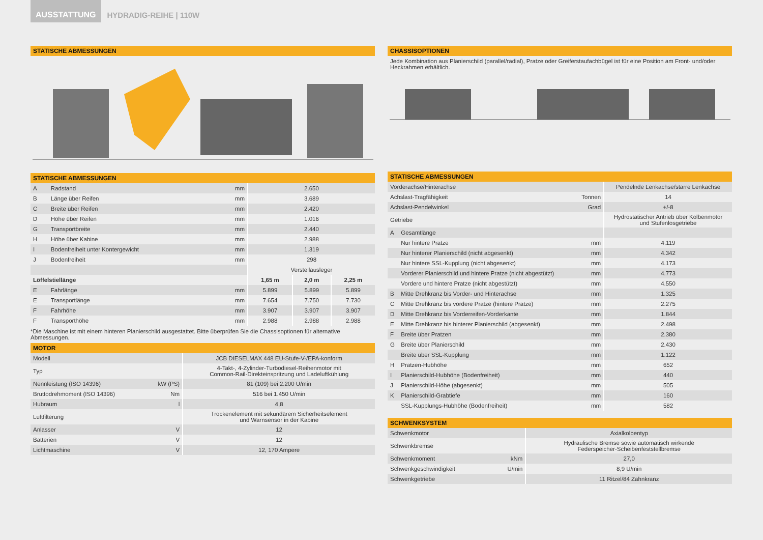AUSSTATTUNG
HYDRADIG-REIHE | 110W
STATISCHE ABMESSUNGEN
STATISCHE ABMESSUNGEN
| A | Radstand | mm | 2.650 | | |
| B | Länge über Reifen | mm | 3.689 | | |
| C | Breite über Reifen | mm | 2.420 | | |
| D | Höhe über Reifen | mm | 1.016 | | |
| G | Transportbreite | mm | 2.440 | | |
| H | Höhe über Kabine | mm | 2.988 | | |
| I | Bodenfreiheit unter Kontergewicht | mm | 1.319 | | |
| J | Bodenfreiheit | mm | 298 | | |
| | | | Verstellausleger | | |
| Löffelstiellänge | | | 1,65 m | 2,0 m | 2,25 m |
| E | Fahrlänge | mm | 5.899 | 5.899 | 5.899 |
| E | Transportlänge | mm | 7.654 | 7.750 | 7.730 |
| F | Fahrhöhe | mm | 3.907 | 3.907 | 3.907 |
| F | Transporthöhe | mm | 2.988 | 2.988 | 2.988 |
*Die Maschine ist mit einem hinteren Planierschild ausgestattet. Bitte überprüfen Sie die Chassisoptionen für alternative Abmessungen.
MOTOR
| Modell | | JCB DIESELMAX 448 EU-Stufe-V-/EPA-konform |
| Typ | | 4-Takt-, 4-Zylinder-Turbodiesel-Reihenmotor mit Common-Rail-Direkteinspritzung und Ladeluftkühlung |
| Nennleistung (ISO 14396) | kW (PS) | 81 (109) bei 2.200 U/min |
| Bruttodrehmoment (ISO 14396) | Nm | 516 bei 1.450 U/min |
| Hubraum | l | 4,8 |
| Luftfilterung | | Trockenelement mit sekundärem Sicherheitselement und Warnsensor in der Kabine |
| Anlasser | V | 12 |
| Batterien | V | 12 |
| Lichtmaschine | V | 12, 170 Ampere |
CHASSISOPTIONEN
Jede Kombination aus Planierschild (parallel/radial), Pratze oder Greiferstaufachbügel ist für eine Position am Front- und/oder Heckrahmen erhältlich.
STATISCHE ABMESSUNGEN
| Vorderachse/Hinterachse | | | Pendelnde Lenkachse/starre Lenkachse |
| Achslast-Tragfähigkeit | | Tonnen | 14 |
| Achslast-Pendelwinkel | | Grad | +/-8 |
| Getriebe | | | Hydrostatischer Antrieb über Kolbenmotor und Stufenlosgetriebe |
| A | Gesamtlänge | | |
| | Nur hintere Pratze | mm | 4.119 |
| | Nur hinterer Planierschild (nicht abgesenkt) | mm | 4.342 |
| | Nur hintere SSL-Kupplung (nicht abgesenkt) | mm | 4.173 |
| | Vorderer Planierschild und hintere Pratze (nicht abgestützt) | mm | 4.773 |
| | Vordere und hintere Pratze (nicht abgestützt) | mm | 4.550 |
| B | Mitte Drehkranz bis Vorder- und Hinterachse | mm | 1.325 |
| C | Mitte Drehkranz bis vordere Pratze (hintere Pratze) | mm | 2.275 |
| D | Mitte Drehkranz bis Vorderreifen-Vorderkante | mm | 1.844 |
| E | Mitte Drehkranz bis hinterer Planierschild (abgesenkt) | mm | 2.498 |
| F | Breite über Pratzen | mm | 2.380 |
| G | Breite über Planierschild | mm | 2.430 |
| | Breite über SSL-Kupplung | mm | 1.122 |
| H | Pratzen-Hubhöhe | mm | 652 |
| I | Planierschild-Hubhöhe (Bodenfreiheit) | mm | 440 |
| J | Planierschild-Höhe (abgesenkt) | mm | 505 |
| K | Planierschild-Grabtiefe | mm | 160 |
| | SSL-Kupplungs-Hubhöhe (Bodenfreiheit) | mm | 582 |
SCHWENKSYSTEM
| Schwenkmotor | | Axialkolbentyp |
| Schwenkbremse | | Hydraulische Bremse sowie automatisch wirkende Federspeicher-Scheibenfeststellbremse |
| Schwenkmoment | kNm | 27,0 |
| Schwenkgeschwindigkeit | U/min | 8,9 U/min |
| Schwenkgetriebe | | 11 Ritzel/84 Zahnkranz |